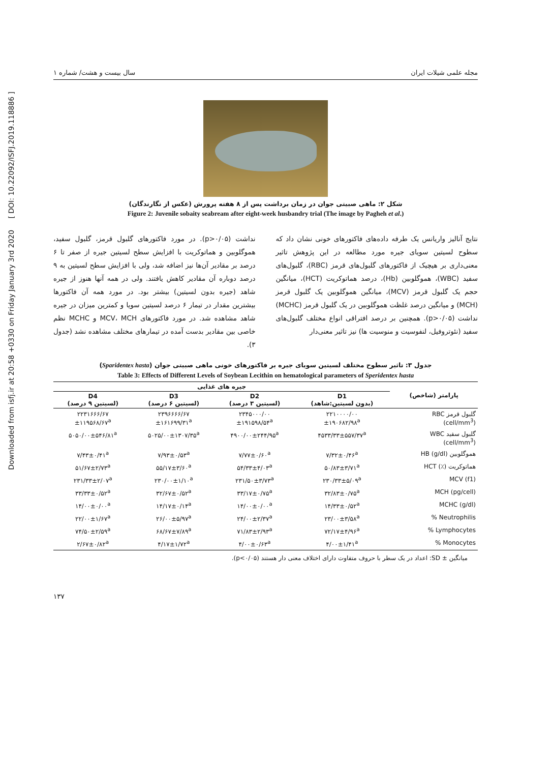Downloaded from isfj.ir at 20:58 +0330 on Friday January 3rd 2020 [ DOI: 10.22092/ISFJ.2019.118886 ]
مجله علمی شیلات ایران سال بیست و هشت/ شماره ۱
شکل ۲: ماهی صبیتی جوان در زمان برداشت پس از ۸ هفته پرورش (عکس از نگارندگان)
Figure 2: Juvenile sobaity seabream after eight-week husbandry trial (The image by Pagheh et al.)
نتایج آنالیز واریانس یک طرفه داده‌های فاکتورهای خونی نشان داد که سطوح لسیتین سویای جیره مورد مطالعه در این پژوهش تاثیر معنی‌داری بر هیچیک از فاکتورهای گلبول‌های قرمز (RBC)، گلبول‌های سفید (WBC)، هموگلوبین (Hb)، درصد هماتوکریت (HCT)، میانگین حجم یک گلبول قرمز (MCV)، میانگین هموگلوبین یک گلبول قرمز (MCH) و میانگین درصد غلظت هموگلوبین در یک گلبول قرمز (MCHC) نداشت (p>۰/۰۵). همچنین بر درصد افتراقی انواع مختلف گلبول‌های سفید (نئوتروفیل، لنفوسیت و منوسیت ها) نیز تاثیر معنی‌دار
نداشت (p>۰/۰۵). در مورد فاکتورهای گلبول قرمز، گلبول سفید، هموگلوبین و هماتوکریت با افزایش سطح لسیتین جیره از صفر تا ۶ درصد بر مقادیر آن‌ها نیز اضافه شد، ولی با افزایش سطح لسیتین به ۹ درصد دوباره آن مقادیر کاهش یافتند. ولی در همه آنها هنوز از جیره شاهد (جیره بدون لسیتین) بیشتر بود. در مورد همه آن فاکتورها بیشترین مقدار در تیمار ۶ درصد لسیتین سویا و کمترین میزان در جیره شاهد مشاهده شد. در مورد فاکتورهای MCV، MCH و MCHC نظم خاصی بین مقادیر بدست آمده در تیمارهای مختلف مشاهده نشد (جدول ۳).
جدول ۳: تاثیر سطوح مختلف لسیتین سویای جیره بر فاکتورهای خونی ماهی صبیتی جوان (Sparidentex hasta)
Table 3: Effects of Different Levels of Soybean Lecithin on hematological parameters of Speridentex hasta
| پارامتر (شاخص) | جیره های غذایی | | | |
| --- | --- | --- | --- | --- |
| | D1 (بدون لسیتین:شاهد) | D2 (لسیتین ۳ درصد) | D3 (لسیتین ۶ درصد) | D4 (لسیتین ۹ درصد) |
| گلبول قرمز RBC (cell/mm<sup>3</sup>) | ۲۲۱۰۰۰۰/۰۰ ±۱۹۰۶۸۲/۹۸<sup>a</sup> | ۲۳۴۵۰۰۰/۰۰ ±۱۹۱۵۹۸/۵۴<sup>a</sup> | ۲۳۹۶۶۶۶/۶۷ ±۱۶۱۶۹۹/۳۱<sup>a</sup> | ۲۲۳۱۶۶۶/۶۷ ±۱۱۹۵۶۸/۶۷<sup>a</sup> |
| گلبول سفید WBC (cell/mm<sup>3</sup>) | ۴۵۳۳/۳۳±۵۵۷/۳۷<sup>a</sup> | ۴۹۰۰/۰۰±۲۴۴/۹۵<sup>a</sup> | ۵۰۲۵/۰۰±۱۳۰۷/۳۵<sup>a</sup> | ۵۰۵۰/۰۰±۵۴۶/۸۱<sup>a</sup> |
| هموگلوبین HB (g/dl) | ۷/۳۲±۰/۴۶<sup>a</sup> | ۷/۷۷±۰/۶۰<sup>a</sup> | ۷/۹۳±۰/۵۳<sup>a</sup> | ۷/۴۳±۰/۴۱<sup>a</sup> |
| هماتوکریت (٪) HCT | ۵۰/۸۳±۳/۷۱<sup>a</sup> | ۵۴/۳۳±۴/۰۳<sup>a</sup> | ۵۵/۱۷±۳/۶۰<sup>a</sup> | ۵۱/۶۷±۲/۷۳<sup>a</sup> |
| MCV (f1) | ۲۳۰/۳۳±۵/۰۹<sup>a</sup> | ۲۳۱/۵۰±۳/۷۳<sup>a</sup> | ۲۳۰/۰۰±۱/۱۰<sup>a</sup> | ۲۳۱/۳۳±۲/۰۷<sup>a</sup> |
| MCH (pg/cell) | ۳۲/۸۳±۰/۷۵<sup>a</sup> | ۳۳/۱۷±۰/۷۵<sup>a</sup> | ۳۲/۶۷±۰/۵۲<sup>a</sup> | ۳۳/۳۳±۰/۵۲<sup>a</sup> |
| MCHC (g/dl) | ۱۴/۳۳±۰/۵۲<sup>a</sup> | ۱۴/۰۰±۰/۰۰<sup>a</sup> | ۱۴/۱۷±۰/۱۴<sup>a</sup> | ۱۴/۰۰±۰/۰۰<sup>a</sup> |
| Neutrophilis % | ۲۳/۰۰±۳/۵۸<sup>a</sup> | ۲۴/۰۰±۲/۳۷<sup>a</sup> | ۲۶/۰۰±۵/۹۷<sup>a</sup> | ۲۲/۰۰±۱/۶۷<sup>a</sup> |
| Lymphocytes % | ۷۲/۱۷±۴/۹۶<sup>a</sup> | ۷۱/۸۳±۲/۹۳<sup>a</sup> | ۶۸/۶۷±۷/۸۹<sup>a</sup> | ۷۴/۵۰±۲/۵۹<sup>a</sup> |
| Monocytes % | ۴/۰۰±۱/۴۱<sup>a</sup> | ۴/۰۰±۰/۶۳<sup>a</sup> | ۴/۱۷±۱/۷۲<sup>a</sup> | ۲/۶۷±۰/۸۲<sup>a</sup> |
میانگین ± SD: اعداد در یک سطر با حروف متفاوت دارای اختلاف معنی دار هستند (p<۰/۰۵).
۱۳۷